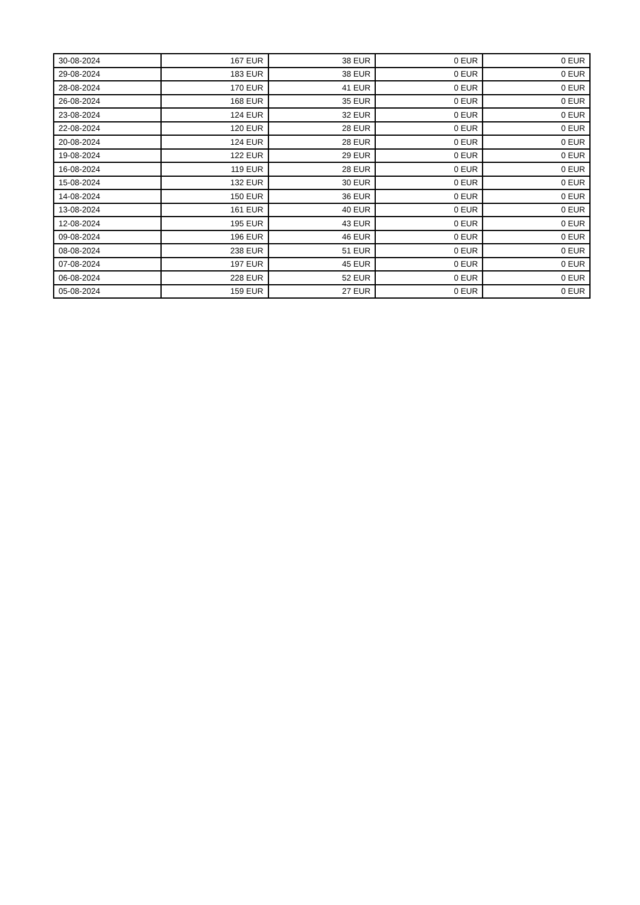| 30-08-2024 | 167 EUR | 38 EUR | 0 EUR | 0 EUR |
| 29-08-2024 | 183 EUR | 38 EUR | 0 EUR | 0 EUR |
| 28-08-2024 | 170 EUR | 41 EUR | 0 EUR | 0 EUR |
| 26-08-2024 | 168 EUR | 35 EUR | 0 EUR | 0 EUR |
| 23-08-2024 | 124 EUR | 32 EUR | 0 EUR | 0 EUR |
| 22-08-2024 | 120 EUR | 28 EUR | 0 EUR | 0 EUR |
| 20-08-2024 | 124 EUR | 28 EUR | 0 EUR | 0 EUR |
| 19-08-2024 | 122 EUR | 29 EUR | 0 EUR | 0 EUR |
| 16-08-2024 | 119 EUR | 28 EUR | 0 EUR | 0 EUR |
| 15-08-2024 | 132 EUR | 30 EUR | 0 EUR | 0 EUR |
| 14-08-2024 | 150 EUR | 36 EUR | 0 EUR | 0 EUR |
| 13-08-2024 | 161 EUR | 40 EUR | 0 EUR | 0 EUR |
| 12-08-2024 | 195 EUR | 43 EUR | 0 EUR | 0 EUR |
| 09-08-2024 | 196 EUR | 46 EUR | 0 EUR | 0 EUR |
| 08-08-2024 | 238 EUR | 51 EUR | 0 EUR | 0 EUR |
| 07-08-2024 | 197 EUR | 45 EUR | 0 EUR | 0 EUR |
| 06-08-2024 | 228 EUR | 52 EUR | 0 EUR | 0 EUR |
| 05-08-2024 | 159 EUR | 27 EUR | 0 EUR | 0 EUR |